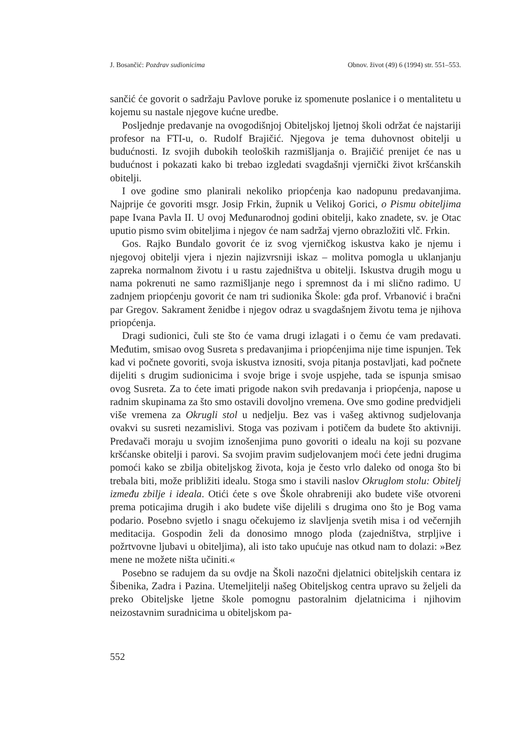J. Bosančić: Pozdrav sudionicima Obnov. život (49) 6 (1994) str. 551–553.
sančić će govorit o sadržaju Pavlove poruke iz spomenute poslanice i o mentalitetu u kojemu su nastale njegove kućne uredbe.
Posljednje predavanje na ovogodišnjoj Obiteljskoj ljetnoj školi održat će najstariji profesor na FTI-u, o. Rudolf Brajičić. Njegova je tema duhovnost obitelji u budućnosti. Iz svojih dubokih teoloških razmišljanja o. Brajičić prenijet će nas u budućnost i pokazati kako bi trebao izgledati svagdašnji vjernički život kršćanskih obitelji.
I ove godine smo planirali nekoliko priopćenja kao nadopunu predavanjima. Najprije će govoriti msgr. Josip Frkin, župnik u Velikoj Gorici, o Pismu obiteljima pape Ivana Pavla II. U ovoj Međunarodnoj godini obitelji, kako znadete, sv. je Otac uputio pismo svim obiteljima i njegov će nam sadržaj vjerno obrazložiti vlč. Frkin.
Gos. Rajko Bundalo govorit će iz svog vjerničkog iskustva kako je njemu i njegovoj obitelji vjera i njezin najizvrsniji iskaz – molitva pomogla u uklanjanju zapreka normalnom životu i u rastu zajedništva u obitelji. Iskustva drugih mogu u nama pokrenuti ne samo razmišljanje nego i spremnost da i mi slično radimo. U zadnjem priopćenju govorit će nam tri sudionika Škole: gđa prof. Vrbanović i bračni par Gregov. Sakrament ženidbe i njegov odraz u svagdašnjem životu tema je njihova priopćenja.
Dragi sudionici, čuli ste što će vama drugi izlagati i o čemu će vam predavati. Međutim, smisao ovog Susreta s predavanjima i priopćenjima nije time ispunjen. Tek kad vi počnete govoriti, svoja iskustva iznositi, svoja pitanja postavljati, kad počnete dijeliti s drugim sudionicima i svoje brige i svoje uspjehe, tada se ispunja smisao ovog Susreta. Za to ćete imati prigode nakon svih predavanja i priopćenja, napose u radnim skupinama za što smo ostavili dovoljno vremena. Ove smo godine predvidjeli više vremena za Okrugli stol u nedjelju. Bez vas i vašeg aktivnog sudjelovanja ovakvi su susreti nezamislivi. Stoga vas pozivam i potičem da budete što aktivniji. Predavači moraju u svojim iznošenjima puno govoriti o idealu na koji su pozvane kršćanske obitelji i parovi. Sa svojim pravim sudjelovanjem moći ćete jedni drugima pomoći kako se zbilja obiteljskog života, koja je često vrlo daleko od onoga što bi trebala biti, može približiti idealu. Stoga smo i stavili naslov Okruglom stolu: Obitelj između zbilje i ideala. Otići ćete s ove Škole ohrabreniji ako budete više otvoreni prema poticajima drugih i ako budete više dijelili s drugima ono što je Bog vama podario. Posebno svjetlo i snagu očekujemo iz slavljenja svetih misa i od večernjih meditacija. Gospodin želi da donosimo mnogo ploda (zajedništva, strpljive i požrtvovne ljubavi u obiteljima), ali isto tako upućuje nas otkud nam to dolazi: »Bez mene ne možete ništa učiniti.«
Posebno se radujem da su ovdje na Školi nazočni djelatnici obiteljskih centara iz Šibenika, Zadra i Pazina. Utemeljitelji našeg Obiteljskog centra upravo su željeli da preko Obiteljske ljetne škole pomognu pastoralnim djelatnicima i njihovim neizostavnim suradnicima u obiteljskom pa-
552